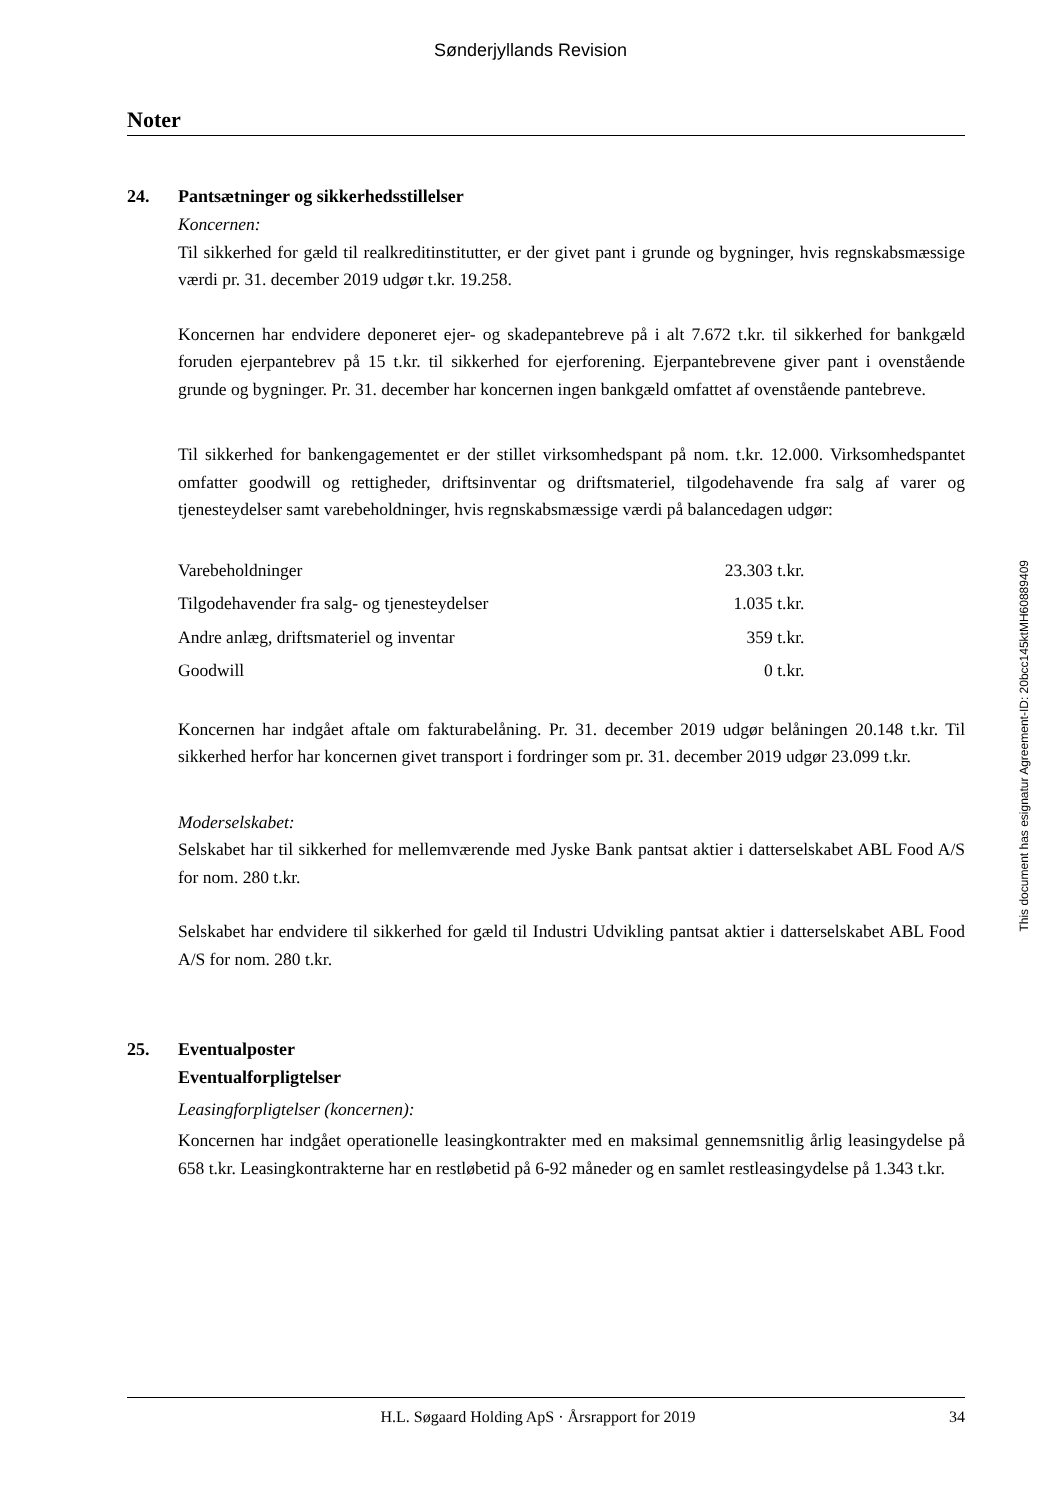Sønderjyllands Revision
Noter
24. Pantsætninger og sikkerhedsstillelser
Koncernen:
Til sikkerhed for gæld til realkreditinstitutter, er der givet pant i grunde og bygninger, hvis regnskabsmæssige værdi pr. 31. december 2019 udgør t.kr. 19.258.
Koncernen har endvidere deponeret ejer- og skadepantebreve på i alt 7.672 t.kr. til sikkerhed for bankgæld foruden ejerpantebrev på 15 t.kr. til sikkerhed for ejerforening. Ejerpantebrevene giver pant i ovenstående grunde og bygninger. Pr. 31. december har koncernen ingen bankgæld omfattet af ovenstående pantebreve.
Til sikkerhed for bankengagementet er der stillet virksomhedspant på nom. t.kr. 12.000. Virksomhedspantet omfatter goodwill og rettigheder, driftsinventar og driftsmateriel, tilgodehavende fra salg af varer og tjenesteydelser samt varebeholdninger, hvis regnskabsmæssige værdi på balancedagen udgør:
| Varebeholdninger | 23.303 t.kr. |
| Tilgodehavender fra salg- og tjenesteydelser | 1.035 t.kr. |
| Andre anlæg, driftsmateriel og inventar | 359 t.kr. |
| Goodwill | 0 t.kr. |
Koncernen har indgået aftale om fakturabelåning. Pr. 31. december 2019 udgør belåningen 20.148 t.kr. Til sikkerhed herfor har koncernen givet transport i fordringer som pr. 31. december 2019 udgør 23.099 t.kr.
Moderselskabet:
Selskabet har til sikkerhed for mellemværende med Jyske Bank pantsat aktier i datterselskabet ABL Food A/S for nom. 280 t.kr.
Selskabet har endvidere til sikkerhed for gæld til Industri Udvikling pantsat aktier i datterselskabet ABL Food A/S for nom. 280 t.kr.
25. Eventualposter
Eventualforpligtelser
Leasingforpligtelser (koncernen):
Koncernen har indgået operationelle leasingkontrakter med en maksimal gennemsnitlig årlig leasingydelse på 658 t.kr. Leasingkontrakterne har en restløbetid på 6-92 måneder og en samlet restleasingydelse på 1.343 t.kr.
This document has esignatur Agreement-ID: 20bcc145ktMH60889409
H.L. Søgaard Holding ApS · Årsrapport for 2019 34